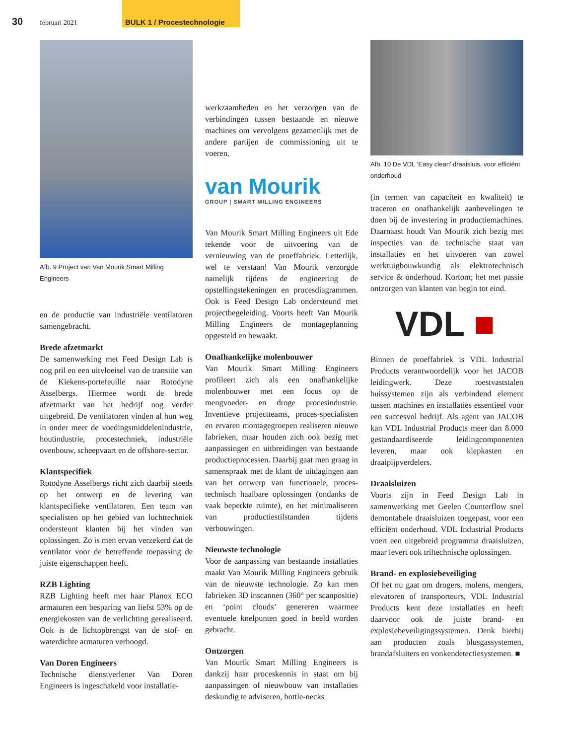30 februari 2021
BULK 1 / Procestechnologie
Afb. 9 Project van Van Mourik Smart Milling Engineers
en de productie van industriële ventilatoren samengebracht.
Brede afzetmarkt
De samenwerking met Feed Design Lab is nog pril en een uitvloeisel van de transitie van de Kiekens-portefeuille naar Rotodyne Asselbergs. Hiermee wordt de brede afzetmarkt van het bedrijf nog verder uitgebreid. De ventilatoren vinden al hun weg in onder meer de voedingsmiddelenindustrie, houtindustrie, procestechniek, industriële ovenbouw, scheepvaart en de offshore-sector.
Klantspecifiek
Rotodyne Asselbergs richt zich daarbij steeds op het ontwerp en de levering van klantspecifieke ventilatoren. Een team van specialisten op het gebied van luchttechniek ondersteunt klanten bij het vinden van oplossingen. Zo is men ervan verzekerd dat de ventilator voor de betreffende toepassing de juiste eigenschappen heeft.
RZB Lighting
RZB Lighting heeft met haar Planox ECO armaturen een besparing van liefst 53% op de energiekosten van de verlichting gerealiseerd. Ook is de lichtopbrengst van de stof- en waterdichte armaturen verhoogd.
Van Doren Engineers
Technische dienstverlener Van Doren Engineers is ingeschakeld voor installatie-
werkzaamheden en het verzorgen van de verbindingen tussen bestaande en nieuwe machines om vervolgens gezamenlijk met de andere partijen de commissioning uit te voeren.
van Mourik
GROUP | SMART MILLING ENGINEERS
Van Mourik Smart Milling Engineers uit Ede tekende voor de uitvoering van de vernieuwing van de proeffabriek. Letterlijk, wel te verstaan! Van Mourik verzorgde namelijk tijdens de engineering de opstellingstekeningen en procesdiagrammen. Ook is Feed Design Lab ondersteund met projectbegeleiding. Voorts heeft Van Mourik Milling Engineers de montageplanning opgesteld en bewaakt.
Onafhankelijke molenbouwer
Van Mourik Smart Milling Engineers profileert zich als een onafhankelijke molenbouwer met een focus op de mengvoeder- en droge procesindustrie. Inventieve projectteams, proces-specialisten en ervaren montagegroepen realiseren nieuwe fabrieken, maar houden zich ook bezig met aanpassingen en uitbreidingen van bestaande productieprocessen. Daarbij gaat men graag in samenspraak met de klant de uitdagingen aan van het ontwerp van functionele, proces-technisch haalbare oplossingen (ondanks de vaak beperkte ruimte), en het minimaliseren van productiestilstanden tijdens verbouwingen.
Nieuwste technologie
Voor de aanpassing van bestaande installaties maakt Van Mourik Milling Engineers gebruik van de nieuwste technologie. Zo kan men fabrieken 3D inscannen (360° per scanpositie) en ‘point clouds’ genereren waarmee eventuele knelpunten goed in beeld worden gebracht.
Ontzorgen
Van Mourik Smart Milling Engineers is dankzij haar proceskennis in staat om bij aanpassingen of nieuwbouw van installaties deskundig te adviseren, bottle-necks
Afb. 10 De VDL ‘Easy clean’ draaisluis, voor efficiënt onderhoud
(in termen van capaciteit en kwaliteit) te traceren en onafhankelijk aanbevelingen te doen bij de investering in productiemachines. Daarnaast houdt Van Mourik zich bezig met inspecties van de technische staat van installaties en het uitvoeren van zowel werktuigbouwkundig als elektrotechnisch service & onderhoud. Kortom; het met passie ontzorgen van klanten van begin tot eind.
VDL ■
Binnen de proeffabriek is VDL Industrial Products verantwoordelijk voor het JACOB leidingwerk. Deze roestvaststalen buissystemen zijn als verbindend element tussen machines en installaties essentieel voor een succesvol bedrijf. Als agent van JACOB kan VDL Industrial Products meer dan 8.000 gestandaardiseerde leidingcomponenten leveren, maar ook klepkasten en draaipijpverdelers.
Draaisluizen
Voorts zijn in Feed Design Lab in samenwerking met Geelen Counterflow snel demontabele draaisluizen toegepast, voor een efficiënt onderhoud. VDL Industrial Products voert een uitgebreid programma draaisluizen, maar levert ook triltechnische oplossingen.
Brand- en explosiebeveiliging
Of het nu gaat om drogers, molens, mengers, elevatoren of transporteurs, VDL Industrial Products kent deze installaties en heeft daarvoor ook de juiste brand- en explosiebeveiligingssystemen. Denk hierbij aan producten zoals blusgassystemen, brandafsluiters en vonkendetectiesystemen. ■